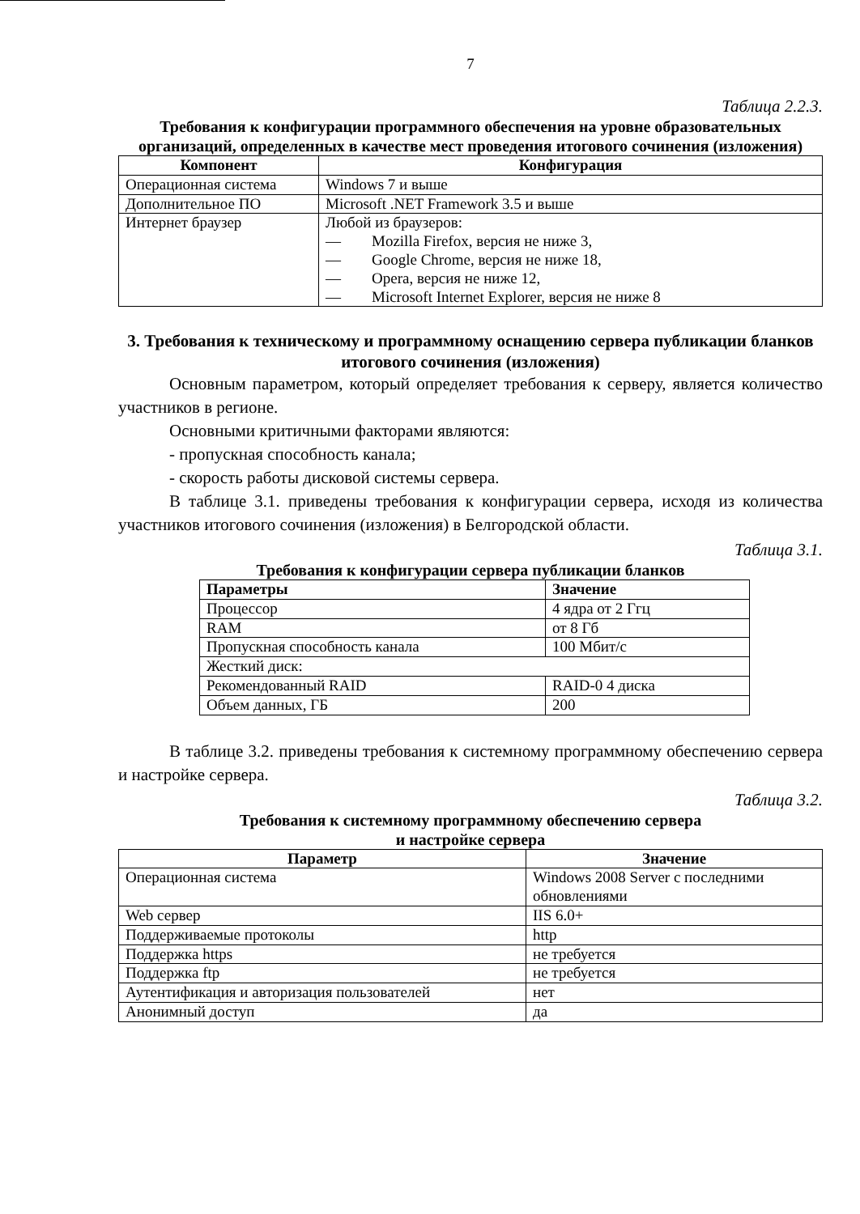7
Таблица 2.2.3.
Требования к конфигурации программного обеспечения на уровне образовательных организаций, определенных в качестве мест проведения итогового сочинения (изложения)
| Компонент | Конфигурация |
| --- | --- |
| Операционная система | Windows 7 и выше |
| Дополнительное ПО | Microsoft .NET Framework 3.5 и выше |
| Интернет браузер | Любой из браузеров: — Mozilla Firefox, версия не ниже 3, — Google Chrome, версия не ниже 18, — Opera, версия не ниже 12, — Microsoft Internet Explorer, версия не ниже 8 |
3. Требования к техническому и программному оснащению сервера публикации бланков итогового сочинения (изложения)
Основным параметром, который определяет требования к серверу, является количество участников в регионе.
Основными критичными факторами являются:
- пропускная способность канала;
- скорость работы дисковой системы сервера.
В таблице 3.1. приведены требования к конфигурации сервера, исходя из количества участников итогового сочинения (изложения) в Белгородской области.
Таблица 3.1.
Требования к конфигурации сервера публикации бланков
| Параметры | Значение |
| Процессор | 4 ядра от 2 Ггц |
| RAM | от 8 Гб |
| Пропускная способность канала | 100 Мбит/с |
| Жесткий диск: | |
| Рекомендованный RAID | RAID-0 4 диска |
| Объем данных, ГБ | 200 |
В таблице 3.2. приведены требования к системному программному обеспечению сервера и настройке сервера.
Таблица 3.2.
Требования к системному программному обеспечению сервера
и настройке сервера
| Параметр | Значение |
| --- | --- |
| Операционная система | Windows 2008 Server с последними обновлениями |
| Web сервер | IIS 6.0+ |
| Поддерживаемые протоколы | http |
| Поддержка https | не требуется |
| Поддержка ftp | не требуется |
| Аутентификация и авторизация пользователей | нет |
| Анонимный доступ | да |